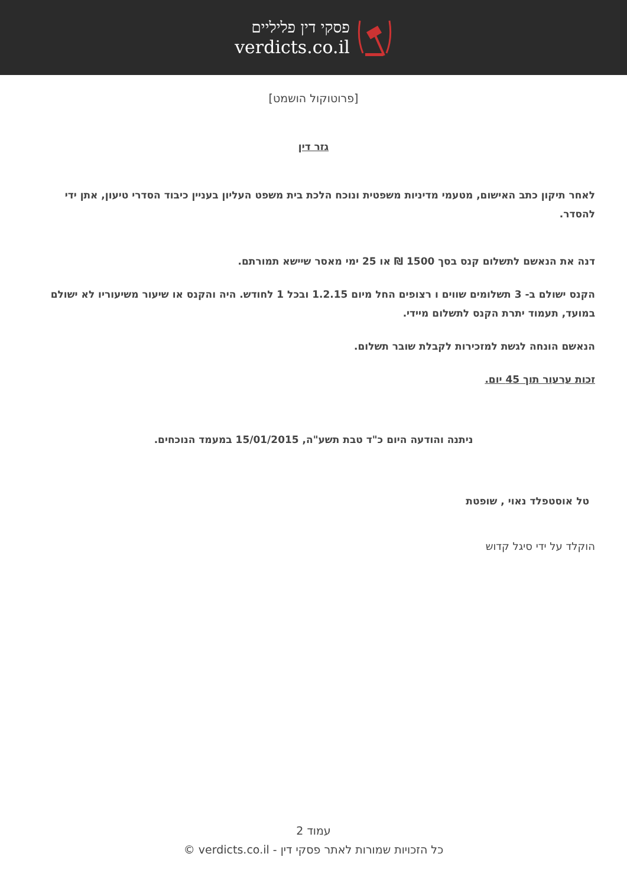פסקי דין פליליים
verdicts.co.il
[פרוטוקול הושמט]
גזר דין
לאחר תיקון כתב האישום, מטעמי מדיניות משפטית ונוכח הלכת בית משפט העליון בעניין כיבוד הסדרי טיעון, אתן ידי להסדר.
דנה את הנאשם לתשלום קנס בסך 1500 ₪ או 25 ימי מאסר שיישא תמורתם.
הקנס ישולם ב- 3 תשלומים שווים ו רצופים החל מיום 1.2.15 ובכל 1 לחודש. היה והקנס או שיעור משיעוריו לא ישולם במועד, תעמוד יתרת הקנס לתשלום מיידי.
הנאשם הונחה לגשת למזכירות לקבלת שובר תשלום.
זכות ערעור תוך 45 יום.
ניתנה והודעה היום כ"ד טבת תשע"ה, 15/01/2015 במעמד הנוכחים.
טל אוסטפלד נאוי , שופטת
הוקלד על ידי סיגל קדוש
עמוד 2
כל הזכויות שמורות לאתר פסקי דין - verdicts.co.il ©